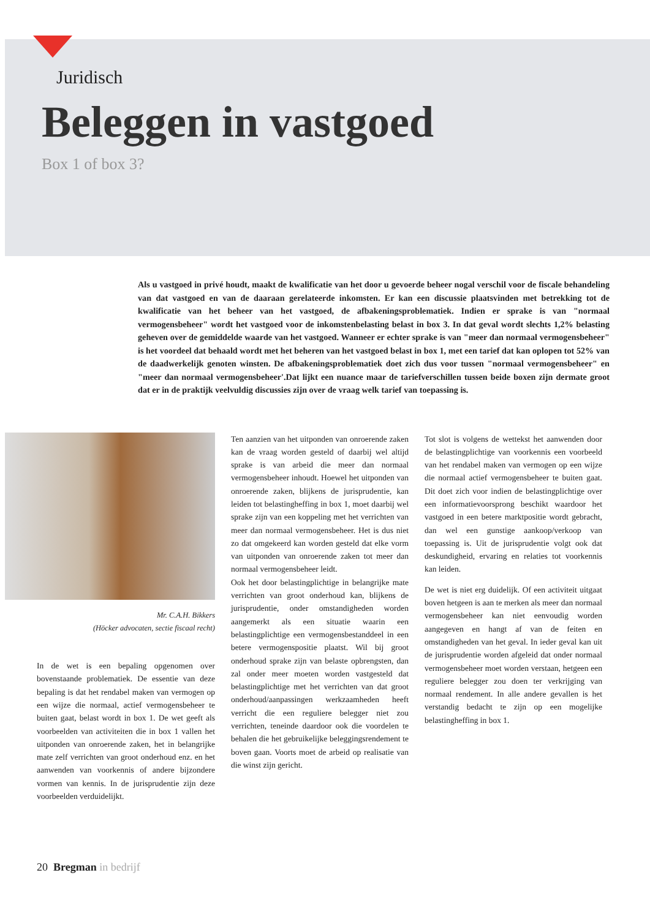Juridisch
Beleggen in vastgoed
Box 1 of box 3?
Als u vastgoed in privé houdt, maakt de kwalificatie van het door u gevoerde beheer nogal verschil voor de fiscale behandeling van dat vastgoed en van de daaraan gerelateerde inkomsten. Er kan een discussie plaatsvinden met betrekking tot de kwalificatie van het beheer van het vastgoed, de afbakeningsproblematiek. Indien er sprake is van "normaal vermogensbeheer" wordt het vastgoed voor de inkomstenbelasting belast in box 3. In dat geval wordt slechts 1,2% belasting geheven over de gemiddelde waarde van het vastgoed. Wanneer er echter sprake is van "meer dan normaal vermogensbeheer" is het voordeel dat behaald wordt met het beheren van het vastgoed belast in box 1, met een tarief dat kan oplopen tot 52% van de daadwerkelijk genoten winsten. De afbakeningsproblematiek doet zich dus voor tussen "normaal vermogensbeheer" en "meer dan normaal vermogensbeheer'.Dat lijkt een nuance maar de tariefverschillen tussen beide boxen zijn dermate groot dat er in de praktijk veelvuldig discussies zijn over de vraag welk tarief van toepassing is.
Mr. C.A.H. Bikkers
(Höcker advocaten, sectie fiscaal recht)
In de wet is een bepaling opgenomen over bovenstaande problematiek. De essentie van deze bepaling is dat het rendabel maken van vermogen op een wijze die normaal, actief vermogensbeheer te buiten gaat, belast wordt in box 1. De wet geeft als voorbeelden van activiteiten die in box 1 vallen het uitponden van onroerende zaken, het in belangrijke mate zelf verrichten van groot onderhoud enz. en het aanwenden van voorkennis of andere bijzondere vormen van kennis. In de jurisprudentie zijn deze voorbeelden verduidelijkt.
Ten aanzien van het uitponden van onroerende zaken kan de vraag worden gesteld of daarbij wel altijd sprake is van arbeid die meer dan normaal vermogensbeheer inhoudt. Hoewel het uitponden van onroerende zaken, blijkens de jurisprudentie, kan leiden tot belastingheffing in box 1, moet daarbij wel sprake zijn van een koppeling met het verrichten van meer dan normaal vermogensbeheer. Het is dus niet zo dat omgekeerd kan worden gesteld dat elke vorm van uitponden van onroerende zaken tot meer dan normaal vermogensbeheer leidt.
Ook het door belastingplichtige in belangrijke mate verrichten van groot onderhoud kan, blijkens de jurisprudentie, onder omstandigheden worden aangemerkt als een situatie waarin een belastingplichtige een vermogensbestanddeel in een betere vermogenspositie plaatst. Wil bij groot onderhoud sprake zijn van belaste opbrengsten, dan zal onder meer moeten worden vastgesteld dat belastingplichtige met het verrichten van dat groot onderhoud/aanpassingen werkzaamheden heeft verricht die een reguliere belegger niet zou verrichten, teneinde daardoor ook die voordelen te behalen die het gebruikelijke beleggingsrendement te boven gaan. Voorts moet de arbeid op realisatie van die winst zijn gericht.
Tot slot is volgens de wettekst het aanwenden door de belastingplichtige van voorkennis een voorbeeld van het rendabel maken van vermogen op een wijze die normaal actief vermogensbeheer te buiten gaat. Dit doet zich voor indien de belastingplichtige over een informatievoorsprong beschikt waardoor het vastgoed in een betere marktpositie wordt gebracht, dan wel een gunstige aankoop/verkoop van toepassing is. Uit de jurisprudentie volgt ook dat deskundigheid, ervaring en relaties tot voorkennis kan leiden.
De wet is niet erg duidelijk. Of een activiteit uitgaat boven hetgeen is aan te merken als meer dan normaal vermogensbeheer kan niet eenvoudig worden aangegeven en hangt af van de feiten en omstandigheden van het geval. In ieder geval kan uit de jurisprudentie worden afgeleid dat onder normaal vermogensbeheer moet worden verstaan, hetgeen een reguliere belegger zou doen ter verkrijging van normaal rendement. In alle andere gevallen is het verstandig bedacht te zijn op een mogelijke belastingheffing in box 1.
20 Bregman in bedrijf